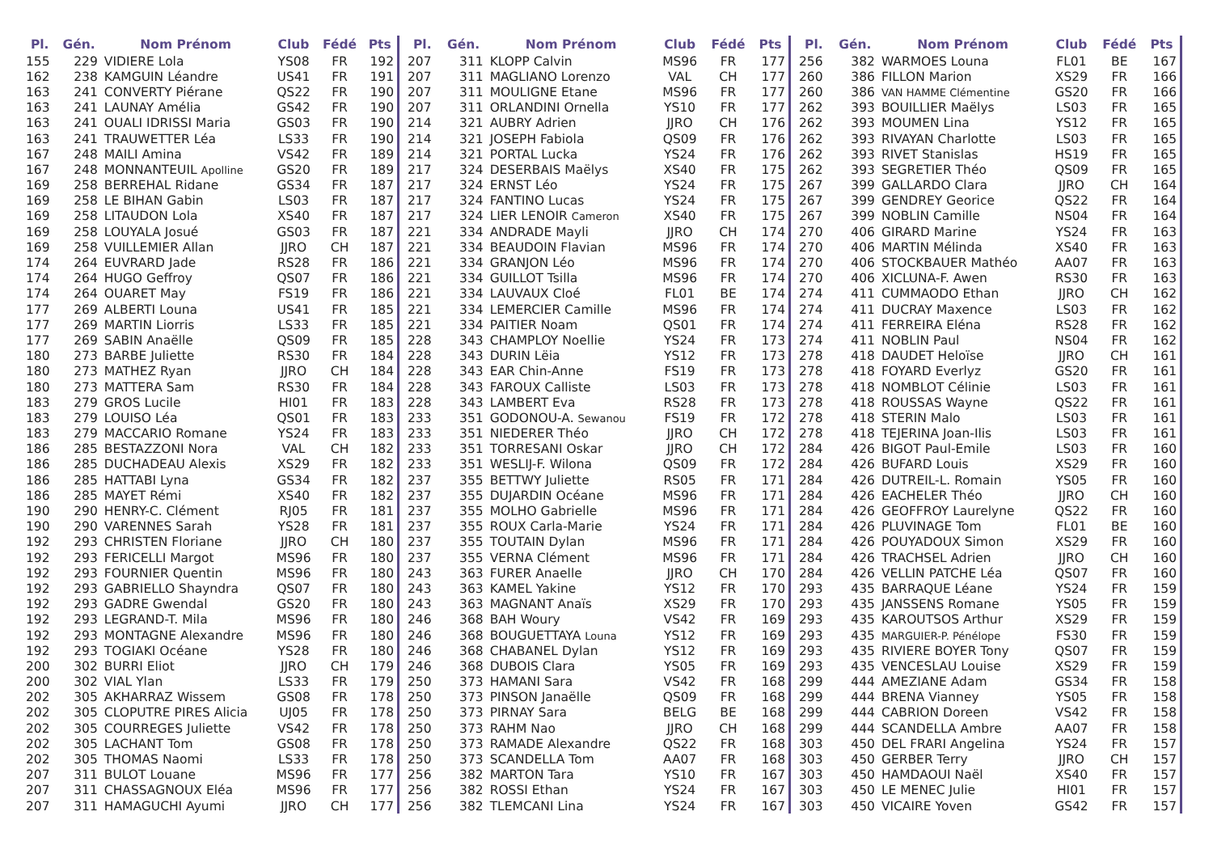| Pl. | Gén. | Nom Prénom | Club | Fédé | Pts |
| --- | --- | --- | --- | --- | --- |
| 155 | 229 | VIDIERE Lola | YS08 | FR | 192 |
| 162 | 238 | KAMGUIN Léandre | US41 | FR | 191 |
| 163 | 241 | CONVERTY Piérane | QS22 | FR | 190 |
| 163 | 241 | LAUNAY Amélia | GS42 | FR | 190 |
| 163 | 241 | OUALI IDRISSI Maria | GS03 | FR | 190 |
| 163 | 241 | TRAUWETTER Léa | LS33 | FR | 190 |
| 167 | 248 | MAILI Amina | VS42 | FR | 189 |
| 167 | 248 | MONNANTEUIL Apolline | GS20 | FR | 189 |
| 169 | 258 | BERREHAL Ridane | GS34 | FR | 187 |
| 169 | 258 | LE BIHAN Gabin | LS03 | FR | 187 |
| 169 | 258 | LITAUDON Lola | XS40 | FR | 187 |
| 169 | 258 | LOUYALA Josué | GS03 | FR | 187 |
| 169 | 258 | VUILLEMIER Allan | JJRO | CH | 187 |
| 174 | 264 | EUVRARD Jade | RS28 | FR | 186 |
| 174 | 264 | HUGO Geffroy | QS07 | FR | 186 |
| 174 | 264 | OUARET May | FS19 | FR | 186 |
| 177 | 269 | ALBERTI Louna | US41 | FR | 185 |
| 177 | 269 | MARTIN Liorris | LS33 | FR | 185 |
| 177 | 269 | SABIN Anaëlle | QS09 | FR | 185 |
| 180 | 273 | BARBE Juliette | RS30 | FR | 184 |
| 180 | 273 | MATHEZ Ryan | JJRO | CH | 184 |
| 180 | 273 | MATTERA Sam | RS30 | FR | 184 |
| 183 | 279 | GROS Lucile | HI01 | FR | 183 |
| 183 | 279 | LOUISO Léa | QS01 | FR | 183 |
| 183 | 279 | MACCARIO Romane | YS24 | FR | 183 |
| 186 | 285 | BESTAZZONI Nora | VAL | CH | 182 |
| 186 | 285 | DUCHADEAU Alexis | XS29 | FR | 182 |
| 186 | 285 | HATTABI Lyna | GS34 | FR | 182 |
| 186 | 285 | MAYET Rémi | XS40 | FR | 182 |
| 190 | 290 | HENRY-C. Clément | RJ05 | FR | 181 |
| 190 | 290 | VARENNES Sarah | YS28 | FR | 181 |
| 192 | 293 | CHRISTEN Floriane | JJRO | CH | 180 |
| 192 | 293 | FERICELLI Margot | MS96 | FR | 180 |
| 192 | 293 | FOURNIER Quentin | MS96 | FR | 180 |
| 192 | 293 | GABRIELLO Shayndra | QS07 | FR | 180 |
| 192 | 293 | GADRE Gwendal | GS20 | FR | 180 |
| 192 | 293 | LEGRAND-T. Mila | MS96 | FR | 180 |
| 192 | 293 | MONTAGNE Alexandre | MS96 | FR | 180 |
| 192 | 293 | TOGIAKI Océane | YS28 | FR | 180 |
| 200 | 302 | BURRI Eliot | JJRO | CH | 179 |
| 200 | 302 | VIAL Ylan | LS33 | FR | 179 |
| 202 | 305 | AKHARRAZ Wissem | GS08 | FR | 178 |
| 202 | 305 | CLOPUTRE PIRES Alicia | UJ05 | FR | 178 |
| 202 | 305 | COURREGES Juliette | VS42 | FR | 178 |
| 202 | 305 | LACHANT Tom | GS08 | FR | 178 |
| 202 | 305 | THOMAS Naomi | LS33 | FR | 178 |
| 207 | 311 | BULOT Louane | MS96 | FR | 177 |
| 207 | 311 | CHASSAGNOUX Eléa | MS96 | FR | 177 |
| 207 | 311 | HAMAGUCHI Ayumi | JJRO | CH | 177 |
| Pl. | Gén. | Nom Prénom | Club | Fédé | Pts |
| --- | --- | --- | --- | --- | --- |
| 207 | 311 | KLOPP Calvin | MS96 | FR | 177 |
| 207 | 311 | MAGLIANO Lorenzo | VAL | CH | 177 |
| 207 | 311 | MOULIGNE Etane | MS96 | FR | 177 |
| 207 | 311 | ORLANDINI Ornella | YS10 | FR | 177 |
| 214 | 321 | AUBRY Adrien | JJRO | CH | 176 |
| 214 | 321 | JOSEPH Fabiola | QS09 | FR | 176 |
| 214 | 321 | PORTAL Lucka | YS24 | FR | 176 |
| 217 | 324 | DESERBAIS Maëlys | XS40 | FR | 175 |
| 217 | 324 | ERNST Léo | YS24 | FR | 175 |
| 217 | 324 | FANTINO Lucas | YS24 | FR | 175 |
| 217 | 324 | LIER LENOIR Cameron | XS40 | FR | 175 |
| 221 | 334 | ANDRADE Mayli | JJRO | CH | 174 |
| 221 | 334 | BEAUDOIN Flavian | MS96 | FR | 174 |
| 221 | 334 | GRANJON Léo | MS96 | FR | 174 |
| 221 | 334 | GUILLOT Tsilla | MS96 | FR | 174 |
| 221 | 334 | LAUVAUX Cloé | FL01 | BE | 174 |
| 221 | 334 | LEMERCIER Camille | MS96 | FR | 174 |
| 221 | 334 | PAITIER Noam | QS01 | FR | 174 |
| 228 | 343 | CHAMPLOY Noellie | YS24 | FR | 173 |
| 228 | 343 | DURIN Lëia | YS12 | FR | 173 |
| 228 | 343 | EAR Chin-Anne | FS19 | FR | 173 |
| 228 | 343 | FAROUX Calliste | LS03 | FR | 173 |
| 228 | 343 | LAMBERT Eva | RS28 | FR | 173 |
| 233 | 351 | GODONOU-A. Sewanou | FS19 | FR | 172 |
| 233 | 351 | NIEDERER Théo | JJRO | CH | 172 |
| 233 | 351 | TORRESANI Oskar | JJRO | CH | 172 |
| 233 | 351 | WESLIJ-F. Wilona | QS09 | FR | 172 |
| 237 | 355 | BETTWY Juliette | RS05 | FR | 171 |
| 237 | 355 | DUJARDIN Océane | MS96 | FR | 171 |
| 237 | 355 | MOLHO Gabrielle | MS96 | FR | 171 |
| 237 | 355 | ROUX Carla-Marie | YS24 | FR | 171 |
| 237 | 355 | TOUTAIN Dylan | MS96 | FR | 171 |
| 237 | 355 | VERNA Clément | MS96 | FR | 171 |
| 243 | 363 | FURER Anaelle | JJRO | CH | 170 |
| 243 | 363 | KAMEL Yakine | YS12 | FR | 170 |
| 243 | 363 | MAGNANT Anaïs | XS29 | FR | 170 |
| 246 | 368 | BAH Woury | VS42 | FR | 169 |
| 246 | 368 | BOUGUETTAYA Louna | YS12 | FR | 169 |
| 246 | 368 | CHABANEL Dylan | YS12 | FR | 169 |
| 246 | 368 | DUBOIS Clara | YS05 | FR | 169 |
| 250 | 373 | HAMANI Sara | VS42 | FR | 168 |
| 250 | 373 | PINSON Janaëlle | QS09 | FR | 168 |
| 250 | 373 | PIRNAY Sara | BELG | BE | 168 |
| 250 | 373 | RAHM Nao | JJRO | CH | 168 |
| 250 | 373 | RAMADE Alexandre | QS22 | FR | 168 |
| 250 | 373 | SCANDELLA Tom | AA07 | FR | 168 |
| 256 | 382 | MARTON Tara | YS10 | FR | 167 |
| 256 | 382 | ROSSI Ethan | YS24 | FR | 167 |
| 256 | 382 | TLEMCANI Lina | YS24 | FR | 167 |
| Pl. | Gén. | Nom Prénom | Club | Fédé | Pts |
| --- | --- | --- | --- | --- | --- |
| 256 | 382 | WARMOES Louna | FL01 | BE | 167 |
| 260 | 386 | FILLON Marion | XS29 | FR | 166 |
| 260 | 386 | VAN HAMME Clémentine | GS20 | FR | 166 |
| 262 | 393 | BOUILLIER Maëlys | LS03 | FR | 165 |
| 262 | 393 | MOUMEN Lina | YS12 | FR | 165 |
| 262 | 393 | RIVAYAN Charlotte | LS03 | FR | 165 |
| 262 | 393 | RIVET Stanislas | HS19 | FR | 165 |
| 262 | 393 | SEGRETIER Théo | QS09 | FR | 165 |
| 267 | 399 | GALLARDO Clara | JJRO | CH | 164 |
| 267 | 399 | GENDREY Georice | QS22 | FR | 164 |
| 267 | 399 | NOBLIN Camille | NS04 | FR | 164 |
| 270 | 406 | GIRARD Marine | YS24 | FR | 163 |
| 270 | 406 | MARTIN Mélinda | XS40 | FR | 163 |
| 270 | 406 | STOCKBAUER Mathéo | AA07 | FR | 163 |
| 270 | 406 | XICLUNA-F. Awen | RS30 | FR | 163 |
| 274 | 411 | CUMMAODO Ethan | JJRO | CH | 162 |
| 274 | 411 | DUCRAY Maxence | LS03 | FR | 162 |
| 274 | 411 | FERREIRA Eléna | RS28 | FR | 162 |
| 274 | 411 | NOBLIN Paul | NS04 | FR | 162 |
| 278 | 418 | DAUDET Heloïse | JJRO | CH | 161 |
| 278 | 418 | FOYARD Everlyz | GS20 | FR | 161 |
| 278 | 418 | NOMBLOT Célinie | LS03 | FR | 161 |
| 278 | 418 | ROUSSAS Wayne | QS22 | FR | 161 |
| 278 | 418 | STERIN Malo | LS03 | FR | 161 |
| 278 | 418 | TEJERINA Joan-Ilis | LS03 | FR | 161 |
| 284 | 426 | BIGOT Paul-Emile | LS03 | FR | 160 |
| 284 | 426 | BUFARD Louis | XS29 | FR | 160 |
| 284 | 426 | DUTREIL-L. Romain | YS05 | FR | 160 |
| 284 | 426 | EACHELER Théo | JJRO | CH | 160 |
| 284 | 426 | GEOFFROY Laurelyne | QS22 | FR | 160 |
| 284 | 426 | PLUVINAGE Tom | FL01 | BE | 160 |
| 284 | 426 | POUYADOUX Simon | XS29 | FR | 160 |
| 284 | 426 | TRACHSEL Adrien | JJRO | CH | 160 |
| 284 | 426 | VELLIN PATCHE Léa | QS07 | FR | 160 |
| 293 | 435 | BARRAQUE Léane | YS24 | FR | 159 |
| 293 | 435 | JANSSENS Romane | YS05 | FR | 159 |
| 293 | 435 | KAROUTSOS Arthur | XS29 | FR | 159 |
| 293 | 435 | MARGUIER-P. Pénélope | FS30 | FR | 159 |
| 293 | 435 | RIVIERE BOYER Tony | QS07 | FR | 159 |
| 293 | 435 | VENCESLAU Louise | XS29 | FR | 159 |
| 299 | 444 | AMEZIANE Adam | GS34 | FR | 158 |
| 299 | 444 | BRENA Vianney | YS05 | FR | 158 |
| 299 | 444 | CABRION Doreen | VS42 | FR | 158 |
| 299 | 444 | SCANDELLA Ambre | AA07 | FR | 158 |
| 303 | 450 | DEL FRARI Angelina | YS24 | FR | 157 |
| 303 | 450 | GERBER Terry | JJRO | CH | 157 |
| 303 | 450 | HAMDAOUI Naël | XS40 | FR | 157 |
| 303 | 450 | LE MENEC Julie | HI01 | FR | 157 |
| 303 | 450 | VICAIRE Yoven | GS42 | FR | 157 |